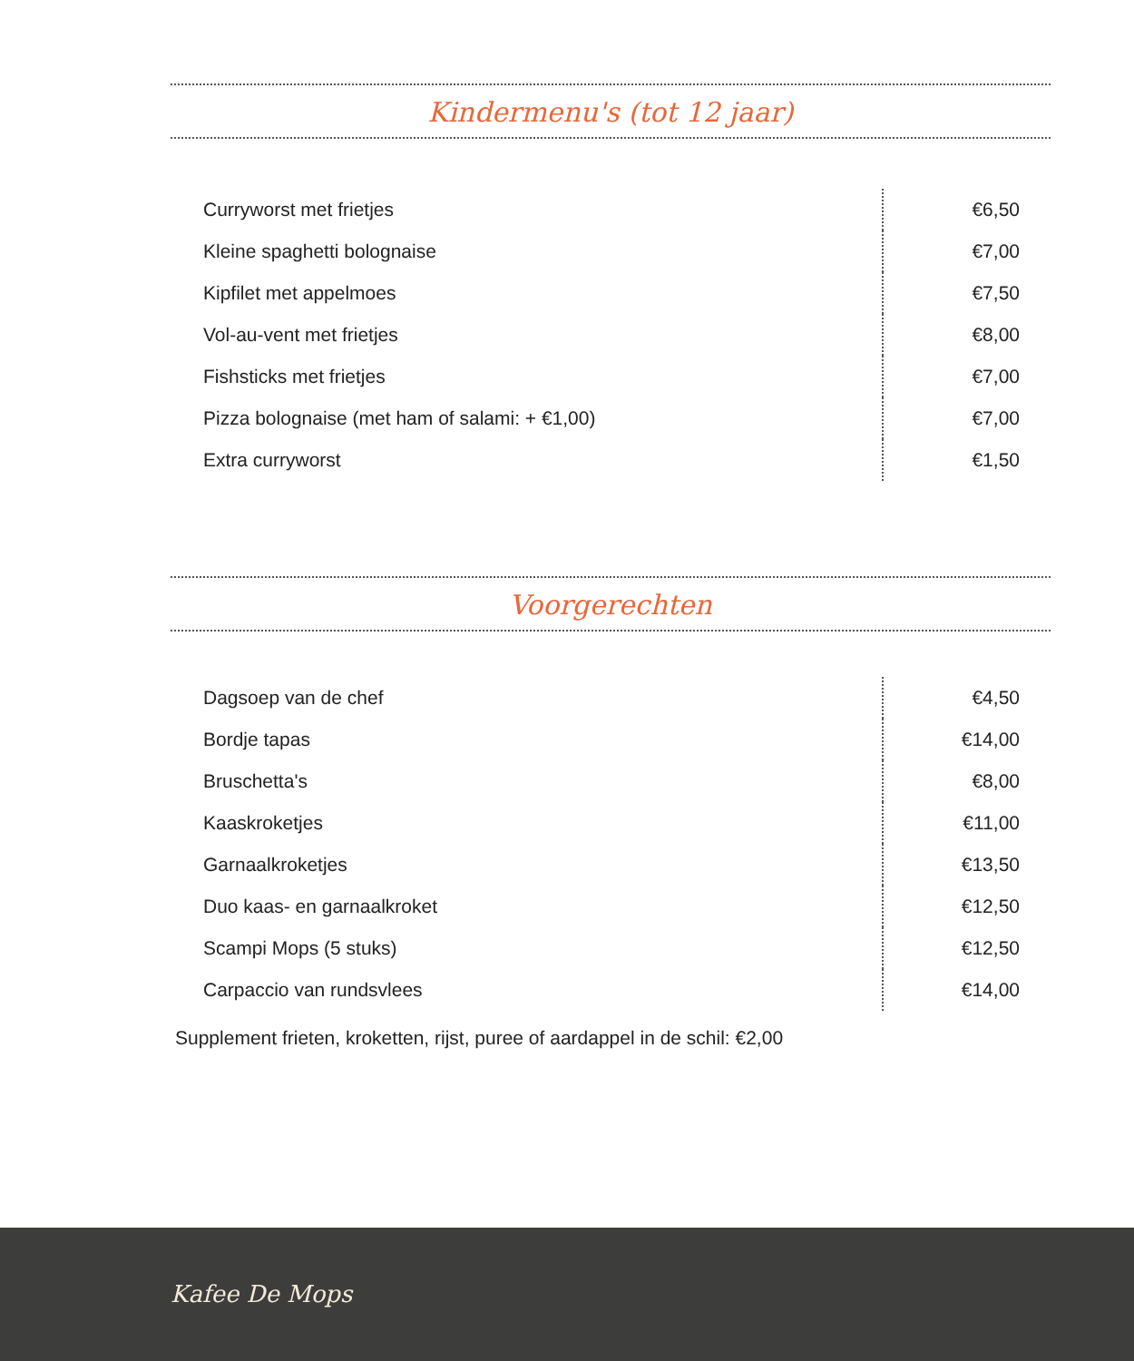Kindermenu's (tot 12 jaar)
| Curryworst met frietjes | €6,50 |
| Kleine spaghetti bolognaise | €7,00 |
| Kipfilet met appelmoes | €7,50 |
| Vol-au-vent met frietjes | €8,00 |
| Fishsticks met frietjes | €7,00 |
| Pizza bolognaise (met ham of salami: + €1,00) | €7,00 |
| Extra curryworst | €1,50 |
Voorgerechten
| Dagsoep van de chef | €4,50 |
| Bordje tapas | €14,00 |
| Bruschetta's | €8,00 |
| Kaaskroketjes | €11,00 |
| Garnaalkroketjes | €13,50 |
| Duo kaas- en garnaalkroket | €12,50 |
| Scampi Mops (5 stuks) | €12,50 |
| Carpaccio van rundsvlees | €14,00 |
Supplement frieten, kroketten, rijst, puree of aardappel in de schil: €2,00
Kafee De Mops